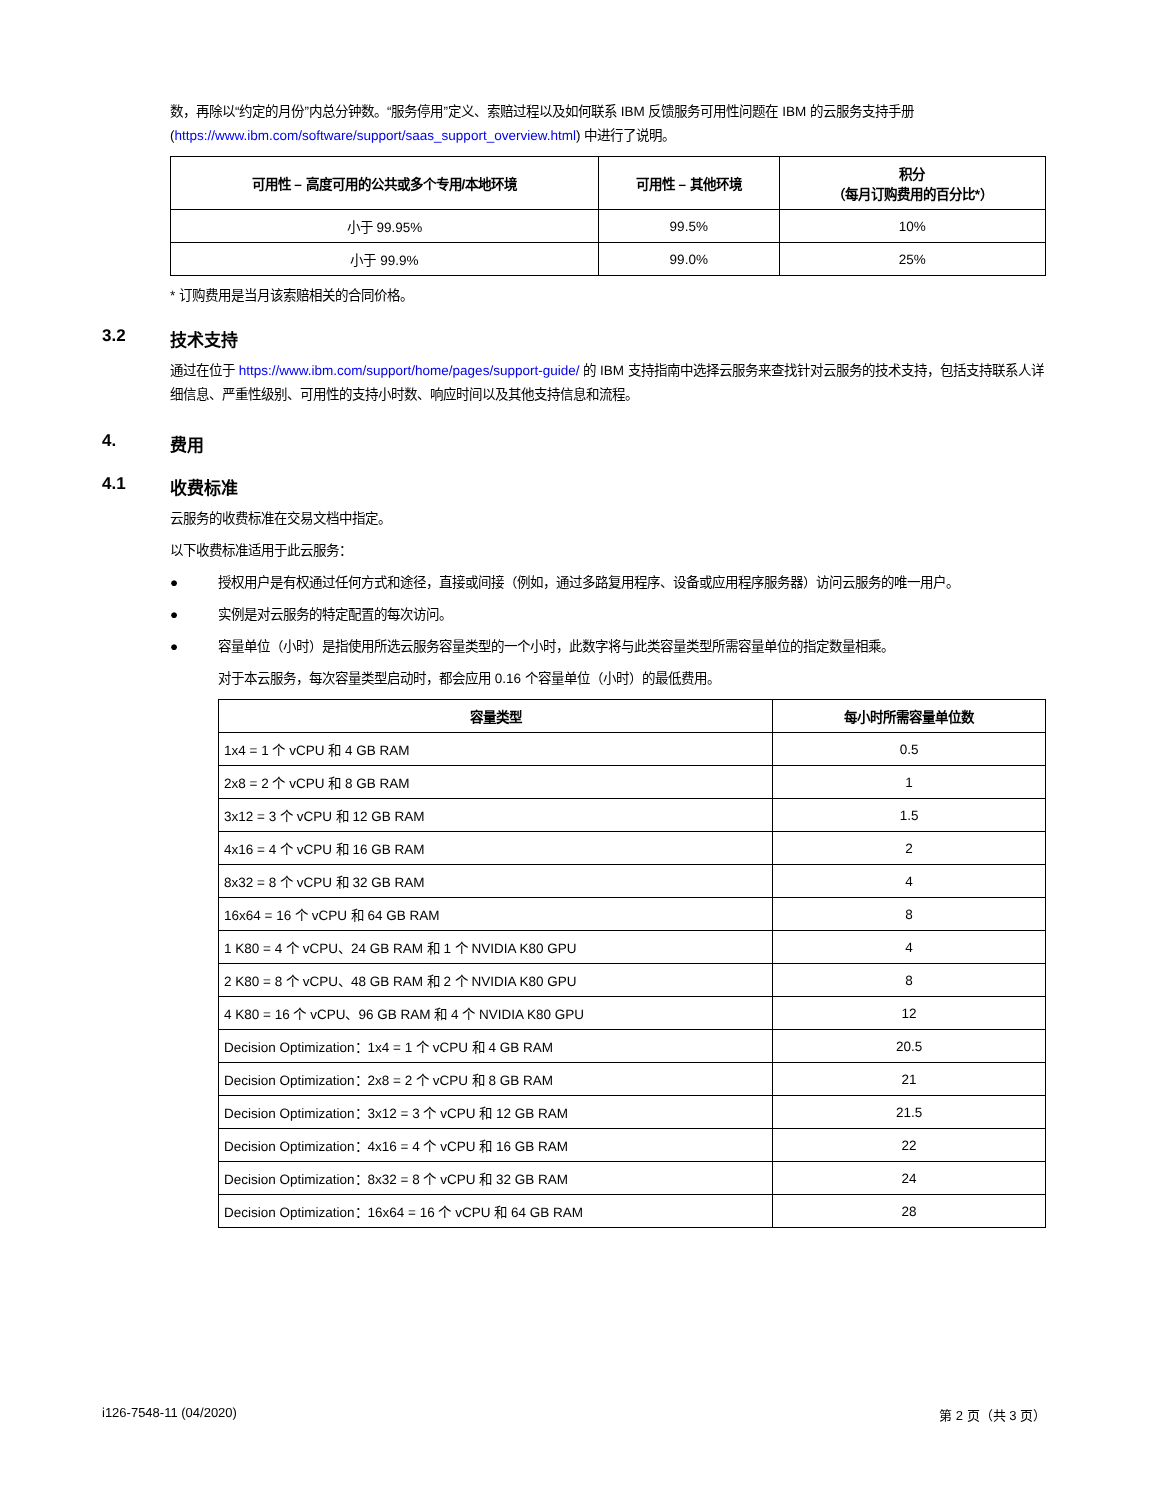数，再除以“约定的月份”内总分钟数。“服务停用”定义、索赔过程以及如何联系 IBM 反馈服务可用性问题在 IBM 的云服务支持手册 (https://www.ibm.com/software/support/saas_support_overview.html) 中进行了说明。
| 可用性 – 高度可用的公共或多个专用/本地环境 | 可用性 – 其他环境 | 积分 （每月订购费用的百分比*） |
| --- | --- | --- |
| 小于 99.95% | 99.5% | 10% |
| 小于 99.9% | 99.0% | 25% |
* 订购费用是当月该索赔相关的合同价格。
3.2 技术支持
通过在位于 https://www.ibm.com/support/home/pages/support-guide/ 的 IBM 支持指南中选择云服务来查找针对云服务的技术支持，包括支持联系人详细信息、严重性级别、可用性的支持小时数、响应时间以及其他支持信息和流程。
4. 费用
4.1 收费标准
云服务的收费标准在交易文档中指定。
以下收费标准适用于此云服务：
● 授权用户是有权通过任何方式和途径，直接或间接（例如，通过多路复用程序、设备或应用程序服务器）访问云服务的唯一用户。
● 实例是对云服务的特定配置的每次访问。
● 容量单位（小时）是指使用所选云服务容量类型的一个小时，此数字将与此类容量类型所需容量单位的指定数量相乘。
对于本云服务，每次容量类型启动时，都会应用 0.16 个容量单位（小时）的最低费用。
| 容量类型 | 每小时所需容量单位数 |
| --- | --- |
| 1x4 = 1 个 vCPU 和 4 GB RAM | 0.5 |
| 2x8 = 2 个 vCPU 和 8 GB RAM | 1 |
| 3x12 = 3 个 vCPU 和 12 GB RAM | 1.5 |
| 4x16 = 4 个 vCPU 和 16 GB RAM | 2 |
| 8x32 = 8 个 vCPU 和 32 GB RAM | 4 |
| 16x64 = 16 个 vCPU 和 64 GB RAM | 8 |
| 1 K80 = 4 个 vCPU、24 GB RAM 和 1 个 NVIDIA K80 GPU | 4 |
| 2 K80 = 8 个 vCPU、48 GB RAM 和 2 个 NVIDIA K80 GPU | 8 |
| 4 K80 = 16 个 vCPU、96 GB RAM 和 4 个 NVIDIA K80 GPU | 12 |
| Decision Optimization：1x4 = 1 个 vCPU 和 4 GB RAM | 20.5 |
| Decision Optimization：2x8 = 2 个 vCPU 和 8 GB RAM | 21 |
| Decision Optimization：3x12 = 3 个 vCPU 和 12 GB RAM | 21.5 |
| Decision Optimization：4x16 = 4 个 vCPU 和 16 GB RAM | 22 |
| Decision Optimization：8x32 = 8 个 vCPU 和 32 GB RAM | 24 |
| Decision Optimization：16x64 = 16 个 vCPU 和 64 GB RAM | 28 |
i126-7548-11 (04/2020) 第 2 页（共 3 页）